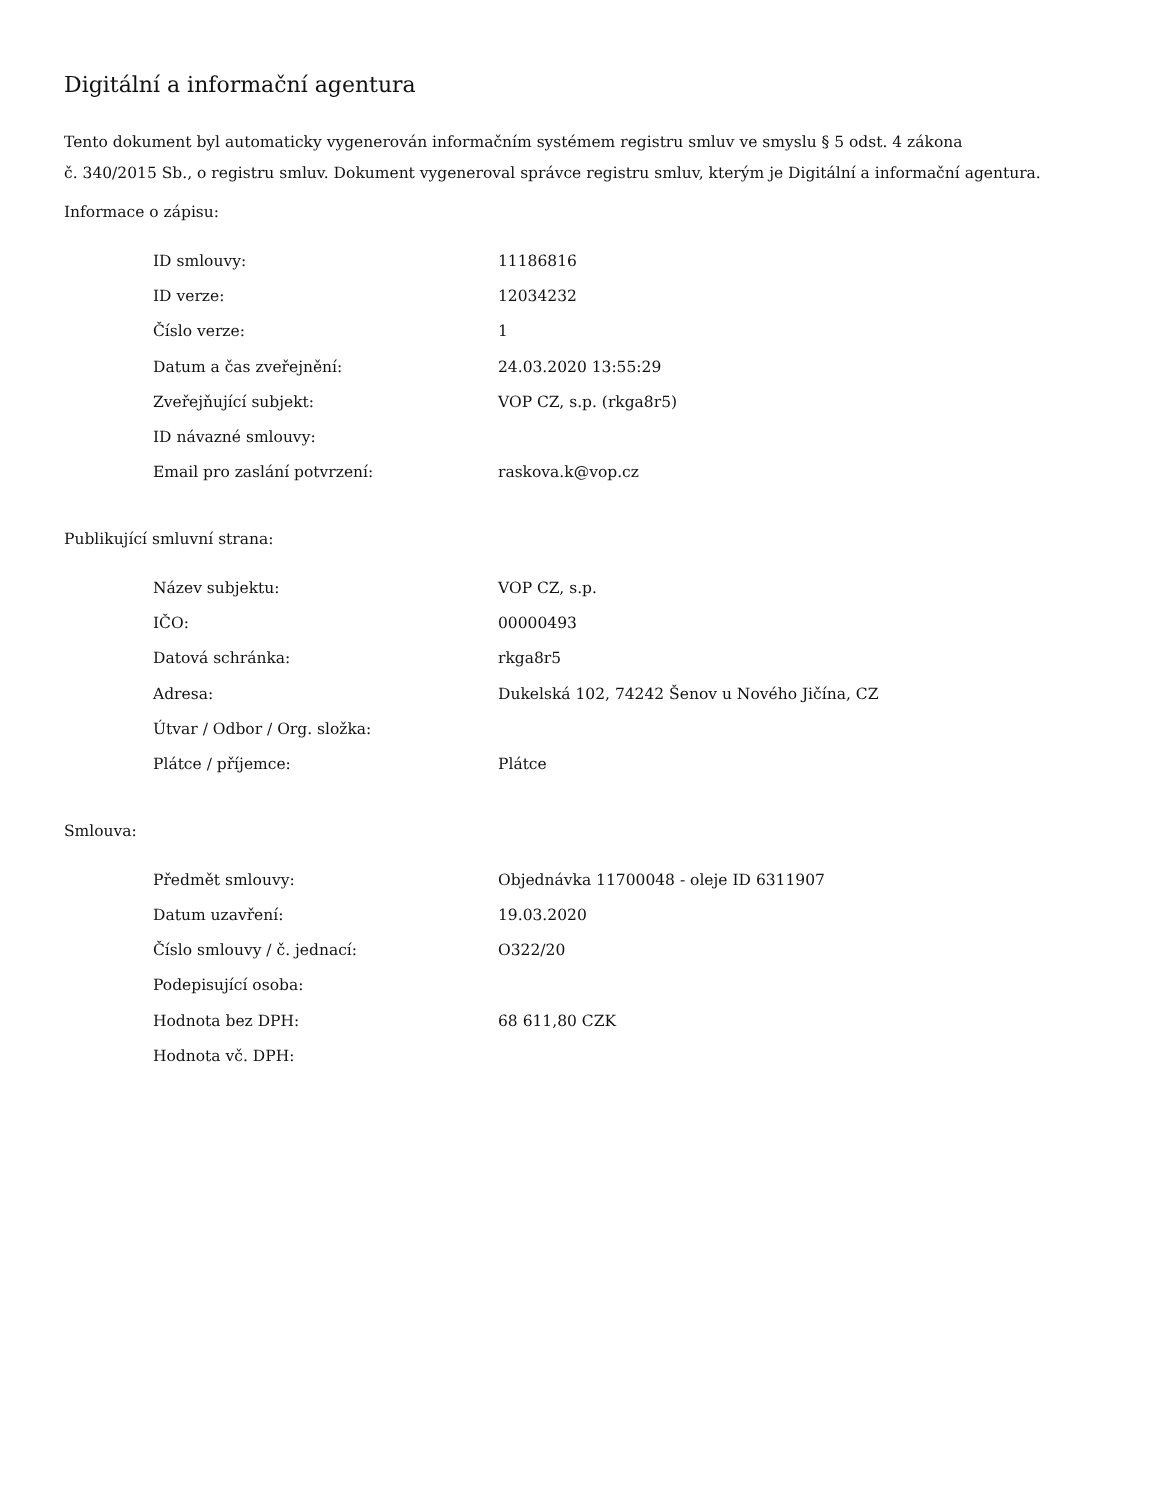Digitální a informační agentura
Tento dokument byl automaticky vygenerován informačním systémem registru smluv ve smyslu § 5 odst. 4 zákona
č. 340/2015 Sb., o registru smluv. Dokument vygeneroval správce registru smluv, kterým je Digitální a informační agentura.
Informace o zápisu:
| ID smlouvy: | 11186816 |
| ID verze: | 12034232 |
| Číslo verze: | 1 |
| Datum a čas zveřejnění: | 24.03.2020 13:55:29 |
| Zveřejňující subjekt: | VOP CZ, s.p. (rkga8r5) |
| ID návazné smlouvy: | |
| Email pro zaslání potvrzení: | raskova.k@vop.cz |
Publikující smluvní strana:
| Název subjektu: | VOP CZ, s.p. |
| IČO: | 00000493 |
| Datová schránka: | rkga8r5 |
| Adresa: | Dukelská 102, 74242 Šenov u Nového Jičína, CZ |
| Útvar / Odbor / Org. složka: | |
| Plátce / příjemce: | Plátce |
Smlouva:
| Předmět smlouvy: | Objednávka 11700048 - oleje ID 6311907 |
| Datum uzavření: | 19.03.2020 |
| Číslo smlouvy / č. jednací: | O322/20 |
| Podepisující osoba: | |
| Hodnota bez DPH: | 68 611,80 CZK |
| Hodnota vč. DPH: | |